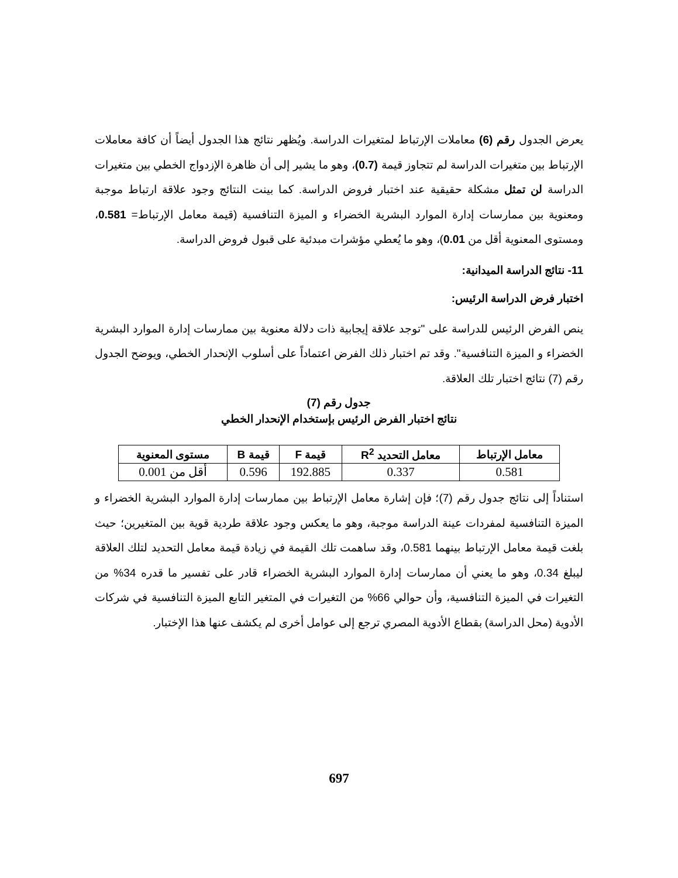يعرض الجدول رقم (6) معاملات الإرتباط لمتغيرات الدراسة. ويُظهر نتائج هذا الجدول أيضاً أن كافة معاملات الإرتباط بين متغيرات الدراسة لم تتجاوز قيمة (0.7)، وهو ما يشير إلى أن ظاهرة الإزدواج الخطي بين متغيرات الدراسة لن تمثل مشكلة حقيقية عند اختبار فروض الدراسة. كما بينت النتائج وجود علاقة ارتباط موجبة ومعنوية بين ممارسات إدارة الموارد البشرية الخضراء و الميزة التنافسية (قيمة معامل الإرتباط= 0.581، ومستوى المعنوية أقل من 0.01)، وهو ما يُعطي مؤشرات مبدئية على قبول فروض الدراسة.
11- نتائج الدراسة الميدانية:
اختبار فرض الدراسة الرئيس:
ينص الفرض الرئيس للدراسة على "توجد علاقة إيجابية ذات دلالة معنوية بين ممارسات إدارة الموارد البشرية الخضراء و الميزة التنافسية". وقد تم اختبار ذلك الفرض اعتماداً على أسلوب الإنحدار الخطي، ويوضح الجدول رقم (7) نتائج اختبار تلك العلاقة.
جدول رقم (7)
نتائج اختبار الفرض الرئيس بإستخدام الإنحدار الخطي
| معامل الإرتباط | معامل التحديد R<sup>2</sup> | قيمة F | قيمة B | مستوى المعنوية |
| --- | --- | --- | --- | --- |
| 0.581 | 0.337 | 192.885 | 0.596 | أقل من 0.001 |
استناداً إلى نتائج جدول رقم (7)؛ فإن إشارة معامل الإرتباط بين ممارسات إدارة الموارد البشرية الخضراء و الميزة التنافسية لمفردات عينة الدراسة موجبة، وهو ما يعكس وجود علاقة طردية قوية بين المتغيرين؛ حيث بلغت قيمة معامل الإرتباط بينهما 0.581، وقد ساهمت تلك القيمة في زيادة قيمة معامل التحديد لتلك العلاقة ليبلغ 0.34، وهو ما يعني أن ممارسات إدارة الموارد البشرية الخضراء قادر على تفسير ما قدره 34% من التغيرات في الميزة التنافسية، وأن حوالي 66% من التغيرات في المتغير التابع الميزة التنافسية في شركات الأدوية (محل الدراسة) بقطاع الأدوية المصري ترجع إلى عوامل أخرى لم يكشف عنها هذا الإختبار.
697